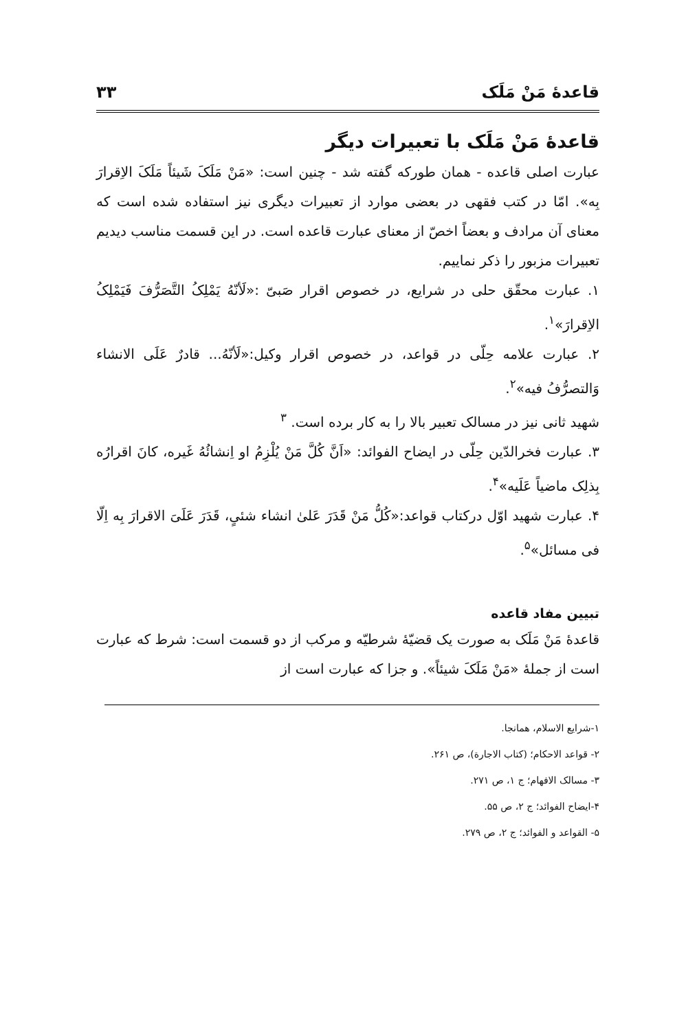قاعدهٔ مَنْ مَلَک ۳۳
قاعدهٔ مَنْ مَلَک با تعبیرات دیگر
عبارت اصلی قاعده - همان طورکه گفته شد - چنین است: «مَنْ مَلَکَ شَیئاً مَلَکَ الاِقرارَ بِه». امّا در کتب فقهی در بعضی موارد از تعبیرات دیگری نیز استفاده شده است که معنای آن مرادف و بعضاً اخصّ از معنای عبارت قاعده است. در این قسمت مناسب دیدیم تعبیرات مزبور را ذکر نماییم.
۱. عبارت محقّق حلی در شرایع، در خصوص اقرار صَبیّ :«لَأنّهُ یَمْلِکُ التَّصَرُّفَ فَیَمْلِکُ الاِقرارَ»<sup>۱</sup>.
۲. عبارت علامه حِلّی در قواعد، در خصوص اقرار وکیل:«لَأنّهُ... قادرٌ عَلَی الانشاء وَالتصرُّفُ فیه»<sup>۲</sup>.
شهید ثانی نیز در مسالک تعبیر بالا را به کار برده است. <sup>۳</sup>
۳. عبارت فخرالدّین حِلّی در ایضاح الفوائد: «اَنَّ کُلَّ مَنْ یُلْزِمُ او اِنشائُهُ غَیره، کانَ اقرارُه بِذلِک ماضیاً عَلَیه»<sup>۴</sup>.
۴. عبارت شهید اوّل درکتاب قواعد:«کُلُّ مَنْ قَدَرَ عَلیٰ انشاء شئیٍ، قَدَرَ عَلَیَ الاقرارَ بِه اِلّا فی مسائل»<sup>۵</sup>.
تبیین مفاد قاعده
قاعدهٔ مَنْ مَلَک به صورت یک قضیّهٔ شرطیّه و مرکب از دو قسمت است: شرط که عبارت است از جملهٔ «مَنْ مَلَکَ شیئاً». و جزا که عبارت است از
۱-شرایع الاسلام، همانجا.
۲- قواعد الاحکام؛ (کتاب الاجارة)، ص ۲۶۱.
۳- مسالک الافهام؛ ج ۱، ص ۲۷۱.
۴-ایضاح الفوائد؛ ج ۲، ص ۵۵.
۵- القواعد و الفوائد؛ ج ۲، ص ۲۷۹.